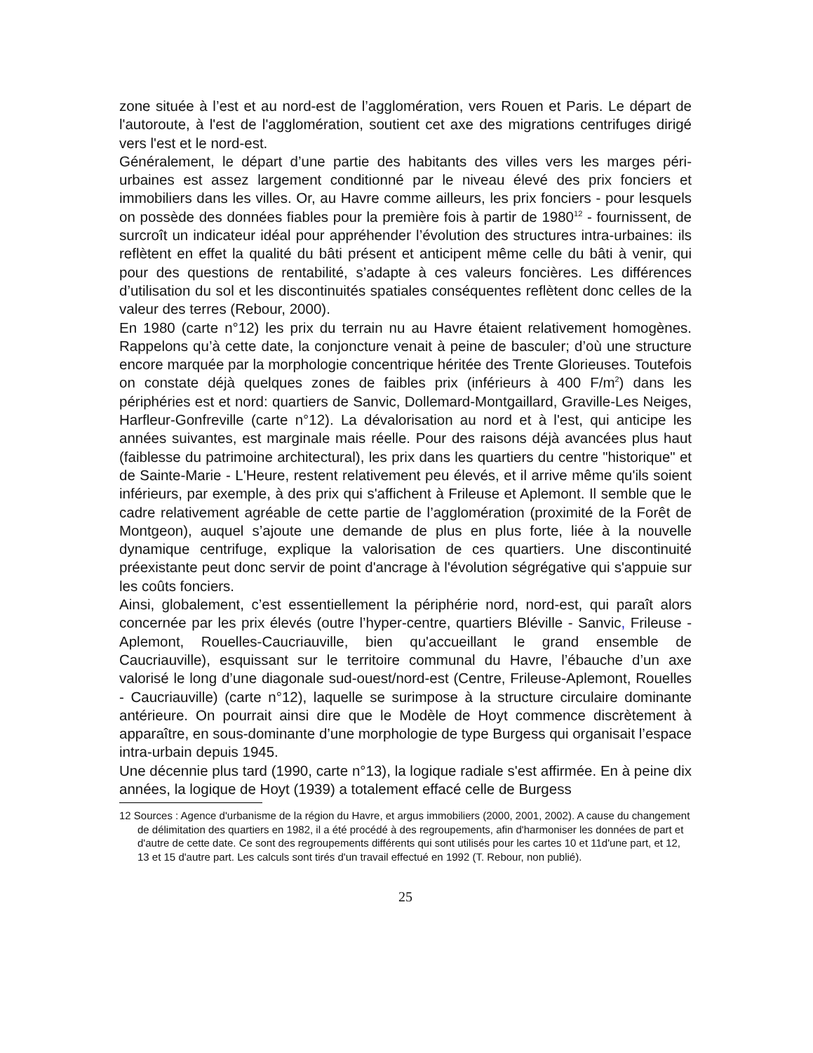zone située à l’est et au nord-est de l’agglomération, vers Rouen et Paris. Le départ de l'autoroute, à l'est de l'agglomération, soutient cet axe des migrations centrifuges dirigé vers l'est et le nord-est.
Généralement, le départ d’une partie des habitants des villes vers les marges péri-urbaines est assez largement conditionné par le niveau élevé des prix fonciers et immobiliers dans les villes. Or, au Havre comme ailleurs, les prix fonciers - pour lesquels on possède des données fiables pour la première fois à partir de 1980<sup>12</sup> - fournissent, de surcroît un indicateur idéal pour appréhender l’évolution des structures intra-urbaines: ils reflètent en effet la qualité du bâti présent et anticipent même celle du bâti à venir, qui pour des questions de rentabilité, s’adapte à ces valeurs foncières. Les différences d’utilisation du sol et les discontinuités spatiales conséquentes reflètent donc celles de la valeur des terres (Rebour, 2000).
En 1980 (carte n°12) les prix du terrain nu au Havre étaient relativement homogènes. Rappelons qu’à cette date, la conjoncture venait à peine de basculer; d’où une structure encore marquée par la morphologie concentrique héritée des Trente Glorieuses. Toutefois on constate déjà quelques zones de faibles prix (inférieurs à 400 F/m<sup>2</sup>) dans les périphéries est et nord: quartiers de Sanvic, Dollemard-Montgaillard, Graville-Les Neiges, Harfleur-Gonfreville (carte n°12). La dévalorisation au nord et à l'est, qui anticipe les années suivantes, est marginale mais réelle. Pour des raisons déjà avancées plus haut (faiblesse du patrimoine architectural), les prix dans les quartiers du centre "historique" et de Sainte-Marie - L'Heure, restent relativement peu élevés, et il arrive même qu'ils soient inférieurs, par exemple, à des prix qui s'affichent à Frileuse et Aplemont. Il semble que le cadre relativement agréable de cette partie de l’agglomération (proximité de la Forêt de Montgeon), auquel s’ajoute une demande de plus en plus forte, liée à la nouvelle dynamique centrifuge, explique la valorisation de ces quartiers. Une discontinuité préexistante peut donc servir de point d'ancrage à l'évolution ségrégative qui s'appuie sur les coûts fonciers.
Ainsi, globalement, c’est essentiellement la périphérie nord, nord-est, qui paraît alors concernée par les prix élevés (outre l’hyper-centre, quartiers Bléville - Sanvic, Frileuse -Aplemont, Rouelles-Caucriauville, bien qu'accueillant le grand ensemble de Caucriauville), esquissant sur le territoire communal du Havre, l’ébauche d’un axe valorisé le long d’une diagonale sud-ouest/nord-est (Centre, Frileuse-Aplemont, Rouelles - Caucriauville) (carte n°12), laquelle se surimpose à la structure circulaire dominante antérieure. On pourrait ainsi dire que le Modèle de Hoyt commence discrètement à apparaître, en sous-dominante d’une morphologie de type Burgess qui organisait l’espace intra-urbain depuis 1945.
Une décennie plus tard (1990, carte n°13), la logique radiale s'est affirmée. En à peine dix années, la logique de Hoyt (1939) a totalement effacé celle de Burgess
12 Sources : Agence d'urbanisme de la région du Havre, et argus immobiliers (2000, 2001, 2002). A cause du changement de délimitation des quartiers en 1982, il a été procédé à des regroupements, afin d'harmoniser les données de part et d'autre de cette date. Ce sont des regroupements différents qui sont utilisés pour les cartes 10 et 11d'une part, et 12, 13 et 15 d'autre part. Les calculs sont tirés d'un travail effectué en 1992 (T. Rebour, non publié).
25